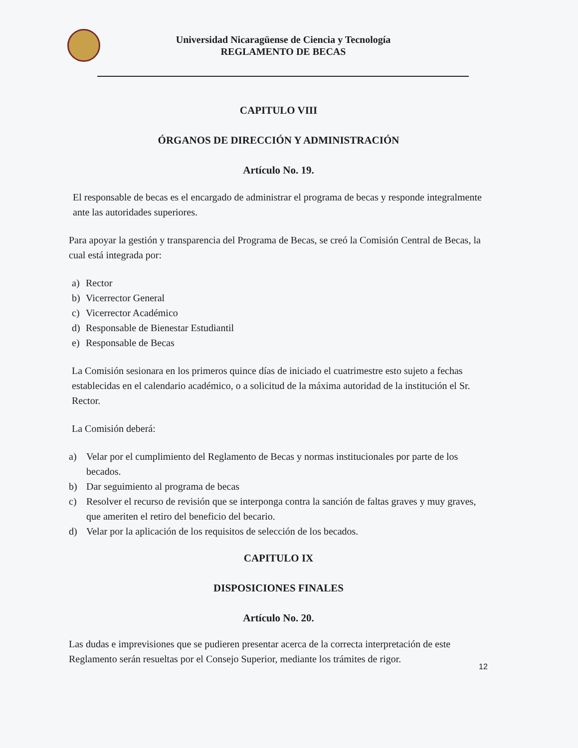Universidad Nicaragüense de Ciencia y Tecnología
REGLAMENTO DE BECAS
CAPITULO VIII
ÓRGANOS DE DIRECCIÓN Y ADMINISTRACIÓN
Artículo No. 19.
El responsable de becas es el encargado de administrar el programa de becas y responde integralmente ante las autoridades superiores.
Para apoyar la gestión y transparencia del Programa de Becas, se creó la Comisión Central de Becas, la cual está integrada por:
a) Rector
b) Vicerrector General
c) Vicerrector Académico
d) Responsable de Bienestar Estudiantil
e) Responsable de Becas
La Comisión sesionara en los primeros quince días de iniciado el cuatrimestre esto sujeto a fechas establecidas en el calendario académico, o a solicitud de la máxima autoridad de la institución el Sr. Rector.
La Comisión deberá:
a) Velar por el cumplimiento del Reglamento de Becas y normas institucionales por parte de los becados.
b) Dar seguimiento al programa de becas
c) Resolver el recurso de revisión que se interponga contra la sanción de faltas graves y muy graves, que ameriten el retiro del beneficio del becario.
d) Velar por la aplicación de los requisitos de selección de los becados.
CAPITULO IX
DISPOSICIONES FINALES
Artículo No. 20.
Las dudas e imprevisiones que se pudieren presentar acerca de la correcta interpretación de este Reglamento serán resueltas por el Consejo Superior, mediante los trámites de rigor.
12